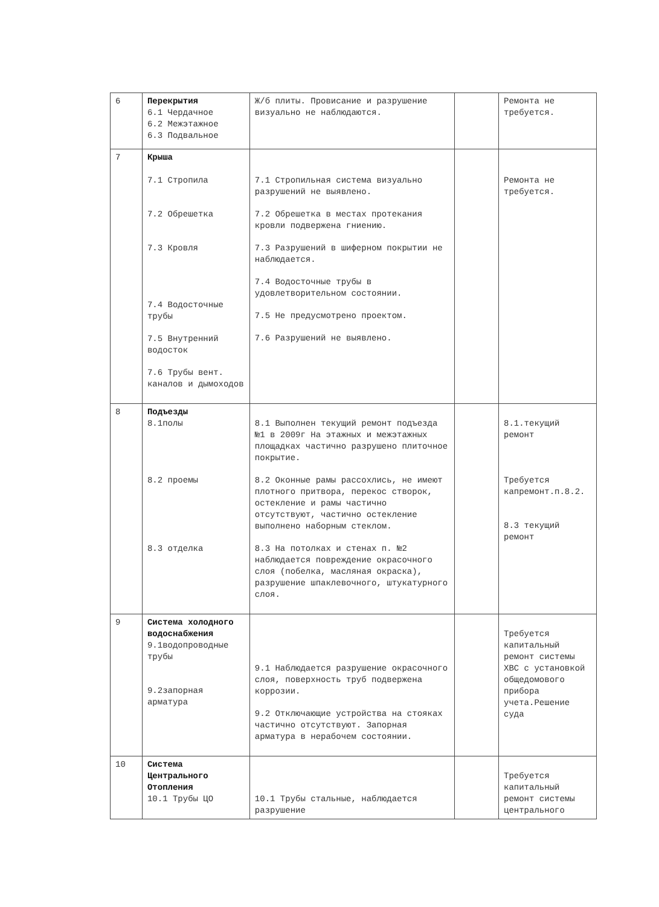| 6 | Перекрытия 6.1 Чердачное 6.2 Межэтажное 6.3 Подвальное | Ж/б плиты. Провисание и разрушение визуально не наблюдаются. | | Ремонта не требуется. |
| 7 | Крыша 7.1 Стропила 7.2 Обрешетка 7.3 Кровля 7.4 Водосточные трубы 7.5 Внутренний водосток 7.6 Трубы вент. каналов и дымоходов | 7.1 Стропильная система визуально разрушений не выявлено. 7.2 Обрешетка в местах протекания кровли подвержена гниению. 7.3 Разрушений в шиферном покрытии не наблюдается. 7.4 Водосточные трубы в удовлетворительном состоянии. 7.5 Не предусмотрено проектом. 7.6 Разрушений не выявлено. | | Ремонта не требуется. |
| 8 | Подъезды 8.1полы 8.2 проемы 8.3 отделка | 8.1 Выполнен текущий ремонт подъезда №1 в 2009г На этажных и межэтажных площадках частично разрушено плиточное покрытие. 8.2 Оконные рамы рассохлись, не имеют плотного притвора, перекос створок, остекление и рамы частично отсутствуют, частично остекление выполнено наборным стеклом. 8.3 На потолках и стенах п. №2 наблюдается повреждение окрасочного слоя (побелка, масляная окраска), разрушение шпаклевочного, штукатурного слоя. | | 8.1.текущий ремонт Требуется капремонт.п.8.2. 8.3 текущий ремонт |
| 9 | Система холодного водоснабжения 9.1водопроводные трубы 9.2запорная арматура | 9.1 Наблюдается разрушение окрасочного слоя, поверхность труб подвержена коррозии. 9.2 Отключающие устройства на стояках частично отсутствуют. Запорная арматура в нерабочем состоянии. | | Требуется капитальный ремонт системы ХВС с установкой общедомового прибора учета.Решение суда |
| 10 | Система Центрального Отопления 10.1 Трубы ЦО | 10.1 Трубы стальные, наблюдается разрушение | | Требуется капитальный ремонт системы центрального |